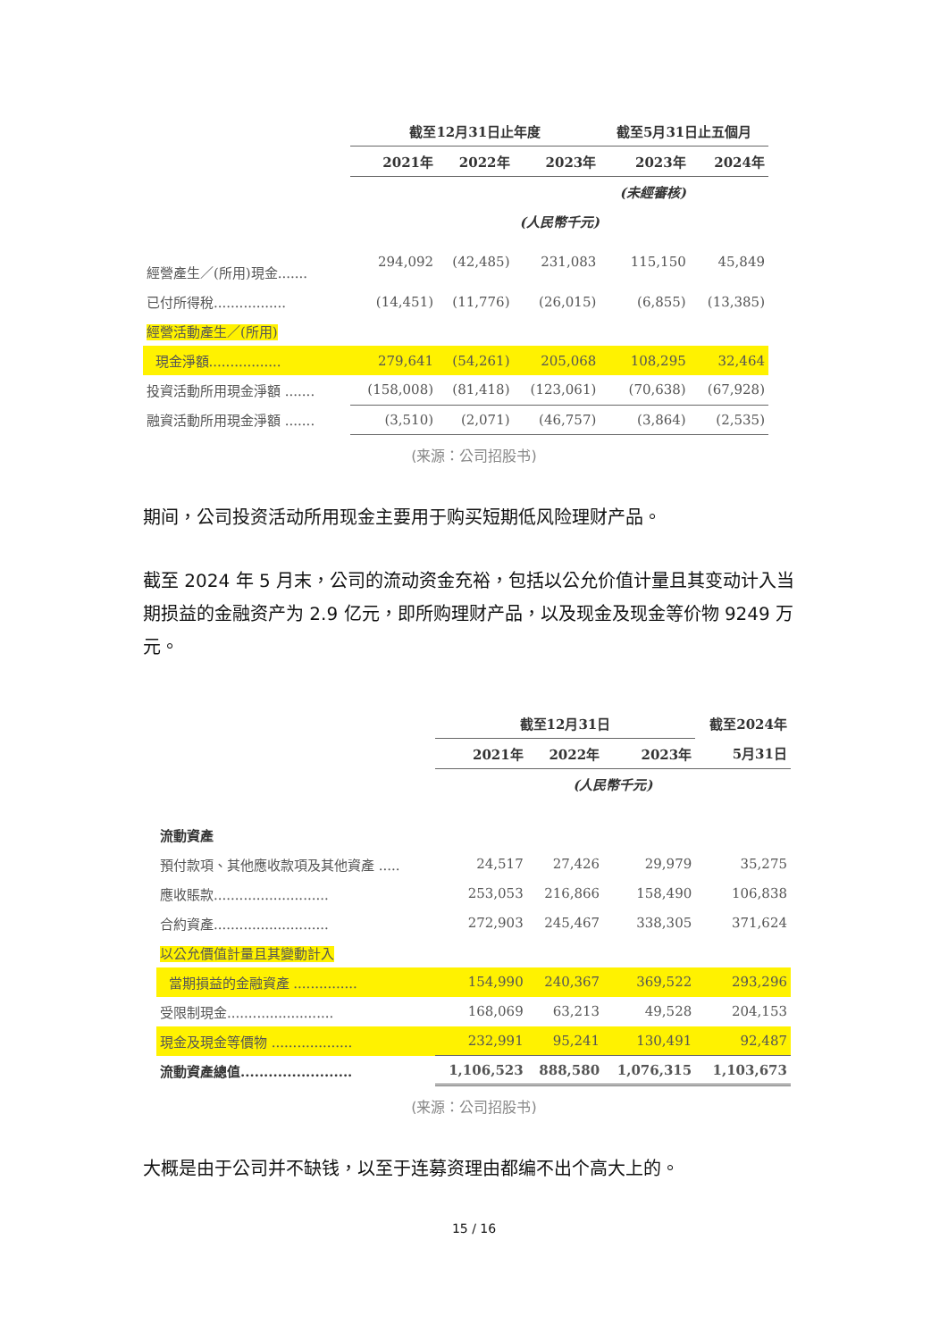| | 截至12月31日止年度 | | | 截至5月31日止五個月 | |
| --- | --- | --- | --- | --- | --- |
| | 2021年 | 2022年 | 2023年 | 2023年 | 2024年 |
| | | | | (未經審核) | |
| | (人民幣千元) | | | | |
| 經營產生／(所用)現金....... | 294,092 | (42,485) | 231,083 | 115,150 | 45,849 |
| 已付所得稅................. | (14,451) | (11,776) | (26,015) | (6,855) | (13,385) |
| 經營活動產生／(所用) | | | | | |
| 現金淨額................. | 279,641 | (54,261) | 205,068 | 108,295 | 32,464 |
| 投資活動所用現金淨額 ....... | (158,008) | (81,418) | (123,061) | (70,638) | (67,928) |
| 融資活動所用現金淨額 ....... | (3,510) | (2,071) | (46,757) | (3,864) | (2,535) |
(来源：公司招股书)
期间，公司投资活动所用现金主要用于购买短期低风险理财产品。
截至 2024 年 5 月末，公司的流动资金充裕，包括以公允价值计量且其变动计入当期损益的金融资产为 2.9 亿元，即所购理财产品，以及现金及现金等价物 9249 万元。
| | 截至12月31日 | | | 截至2024年 |
| --- | --- | --- | --- | --- |
| | 2021年 | 2022年 | 2023年 | 5月31日 |
| | (人民幣千元) | | | |
| 流動資產 | | | | |
| 預付款項、其他應收款項及其他資產 ..... | 24,517 | 27,426 | 29,979 | 35,275 |
| 應收賬款........................... | 253,053 | 216,866 | 158,490 | 106,838 |
| 合約資產........................... | 272,903 | 245,467 | 338,305 | 371,624 |
| 以公允價值計量且其變動計入 | | | | |
| 當期損益的金融資產 ............... | 154,990 | 240,367 | 369,522 | 293,296 |
| 受限制現金......................... | 168,069 | 63,213 | 49,528 | 204,153 |
| 現金及現金等價物 ................... | 232,991 | 95,241 | 130,491 | 92,487 |
| 流動資產總值........................ | 1,106,523 | 888,580 | 1,076,315 | 1,103,673 |
(来源：公司招股书)
大概是由于公司并不缺钱，以至于连募资理由都编不出个高大上的。
15 / 16